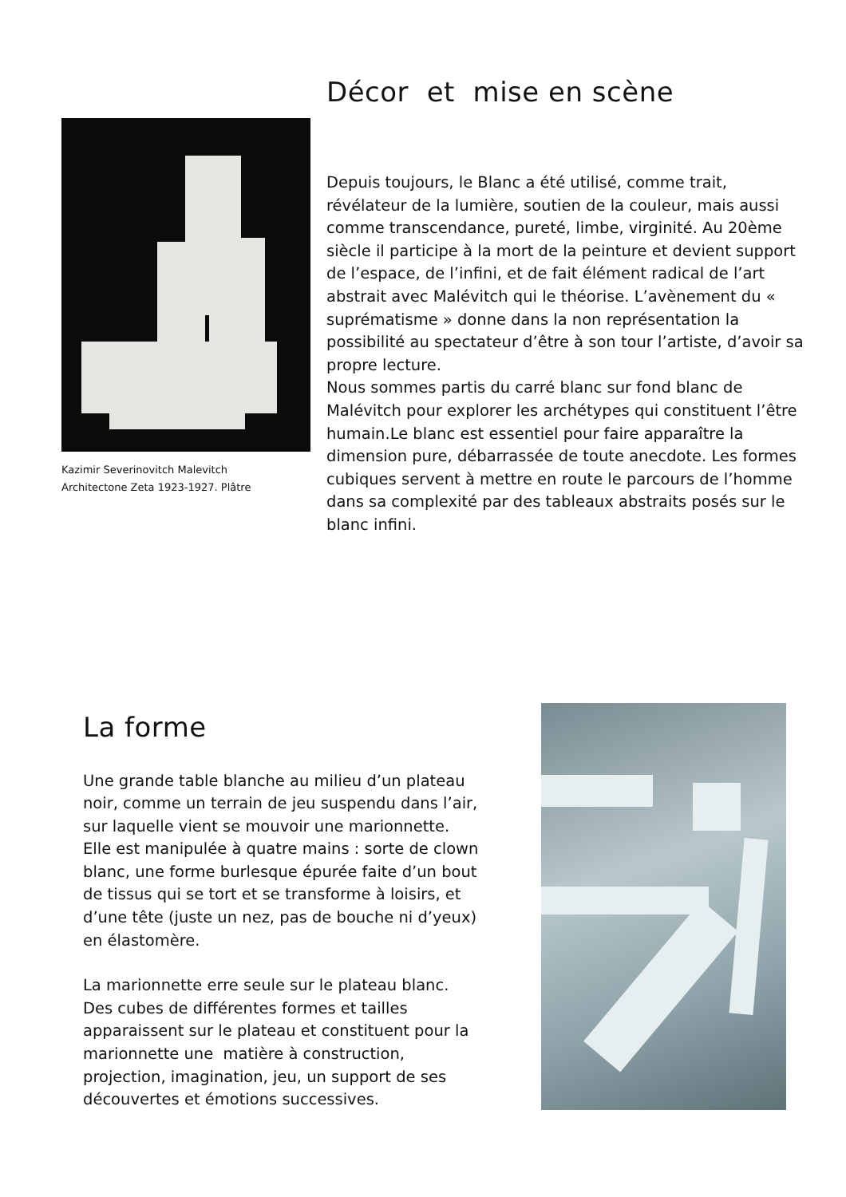Kazimir Severinovitch Malevitch
Architectone Zeta 1923-1927. Plâtre
Décor et mise en scène
Depuis toujours, le Blanc a été utilisé, comme trait, révélateur de la lumière, soutien de la couleur, mais aussi comme transcendance, pureté, limbe, virginité. Au 20ème siècle il participe à la mort de la peinture et devient support de l’espace, de l’infini, et de fait élément radical de l’art abstrait avec Malévitch qui le théorise. L’avènement du « suprématisme » donne dans la non représentation la possibilité au spectateur d’être à son tour l’artiste, d’avoir sa propre lecture.
Nous sommes partis du carré blanc sur fond blanc de Malévitch pour explorer les archétypes qui constituent l’être humain.Le blanc est essentiel pour faire apparaître la dimension pure, débarrassée de toute anecdote. Les formes cubiques servent à mettre en route le parcours de l’homme dans sa complexité par des tableaux abstraits posés sur le blanc infini.
La forme
Une grande table blanche au milieu d’un plateau noir, comme un terrain de jeu suspendu dans l’air, sur laquelle vient se mouvoir une marionnette. Elle est manipulée à quatre mains : sorte de clown blanc, une forme burlesque épurée faite d’un bout de tissus qui se tort et se transforme à loisirs, et d’une tête (juste un nez, pas de bouche ni d’yeux) en élastomère.
La marionnette erre seule sur le plateau blanc. Des cubes de différentes formes et tailles apparaissent sur le plateau et constituent pour la marionnette une matière à construction, projection, imagination, jeu, un support de ses découvertes et émotions successives.